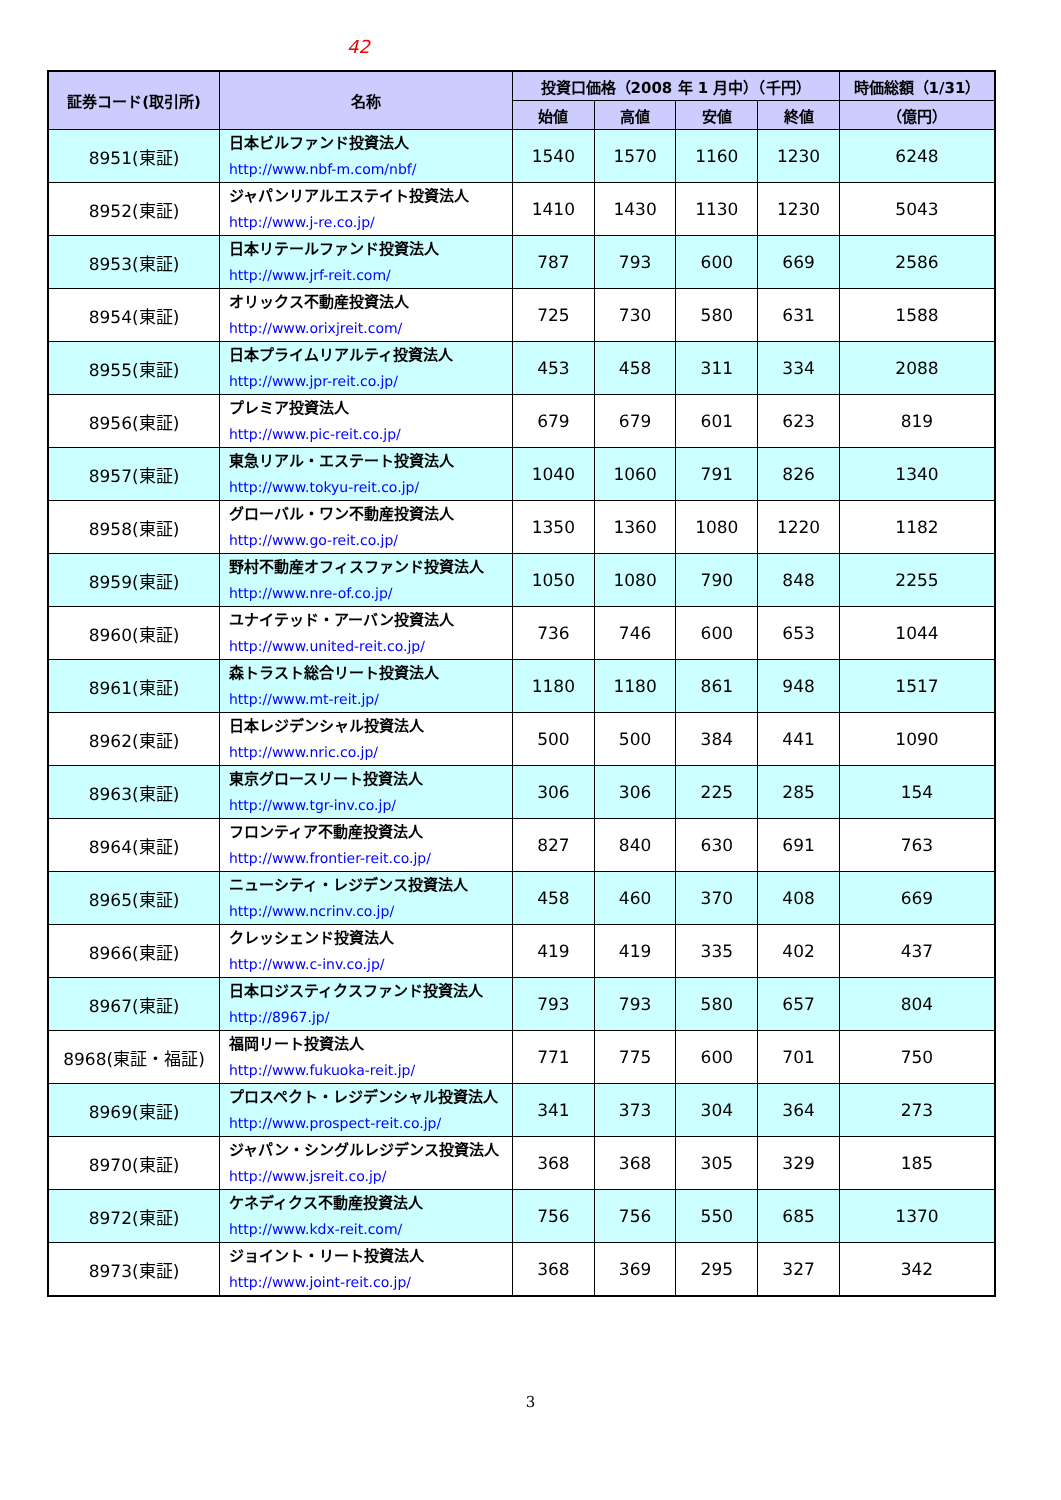42
| 証券コード(取引所) | 名称 | 投資口価格（2008 年 1 月中）（千円） | | | | 時価総額（1/31） |
| --- | --- | --- | --- | --- | --- | --- |
| | | 始値 | 高値 | 安値 | 終値 | （億円） |
| 8951(東証) | 日本ビルファンド投資法人 http://www.nbf-m.com/nbf/ | 1540 | 1570 | 1160 | 1230 | 6248 |
| 8952(東証) | ジャパンリアルエステイト投資法人 http://www.j-re.co.jp/ | 1410 | 1430 | 1130 | 1230 | 5043 |
| 8953(東証) | 日本リテールファンド投資法人 http://www.jrf-reit.com/ | 787 | 793 | 600 | 669 | 2586 |
| 8954(東証) | オリックス不動産投資法人 http://www.orixjreit.com/ | 725 | 730 | 580 | 631 | 1588 |
| 8955(東証) | 日本プライムリアルティ投資法人 http://www.jpr-reit.co.jp/ | 453 | 458 | 311 | 334 | 2088 |
| 8956(東証) | プレミア投資法人 http://www.pic-reit.co.jp/ | 679 | 679 | 601 | 623 | 819 |
| 8957(東証) | 東急リアル・エステート投資法人 http://www.tokyu-reit.co.jp/ | 1040 | 1060 | 791 | 826 | 1340 |
| 8958(東証) | グローバル・ワン不動産投資法人 http://www.go-reit.co.jp/ | 1350 | 1360 | 1080 | 1220 | 1182 |
| 8959(東証) | 野村不動産オフィスファンド投資法人 http://www.nre-of.co.jp/ | 1050 | 1080 | 790 | 848 | 2255 |
| 8960(東証) | ユナイテッド・アーバン投資法人 http://www.united-reit.co.jp/ | 736 | 746 | 600 | 653 | 1044 |
| 8961(東証) | 森トラスト総合リート投資法人 http://www.mt-reit.jp/ | 1180 | 1180 | 861 | 948 | 1517 |
| 8962(東証) | 日本レジデンシャル投資法人 http://www.nric.co.jp/ | 500 | 500 | 384 | 441 | 1090 |
| 8963(東証) | 東京グロースリート投資法人 http://www.tgr-inv.co.jp/ | 306 | 306 | 225 | 285 | 154 |
| 8964(東証) | フロンティア不動産投資法人 http://www.frontier-reit.co.jp/ | 827 | 840 | 630 | 691 | 763 |
| 8965(東証) | ニューシティ・レジデンス投資法人 http://www.ncrinv.co.jp/ | 458 | 460 | 370 | 408 | 669 |
| 8966(東証) | クレッシェンド投資法人 http://www.c-inv.co.jp/ | 419 | 419 | 335 | 402 | 437 |
| 8967(東証) | 日本ロジスティクスファンド投資法人 http://8967.jp/ | 793 | 793 | 580 | 657 | 804 |
| 8968(東証・福証) | 福岡リート投資法人 http://www.fukuoka-reit.jp/ | 771 | 775 | 600 | 701 | 750 |
| 8969(東証) | プロスペクト・レジデンシャル投資法人 http://www.prospect-reit.co.jp/ | 341 | 373 | 304 | 364 | 273 |
| 8970(東証) | ジャパン・シングルレジデンス投資法人 http://www.jsreit.co.jp/ | 368 | 368 | 305 | 329 | 185 |
| 8972(東証) | ケネディクス不動産投資法人 http://www.kdx-reit.com/ | 756 | 756 | 550 | 685 | 1370 |
| 8973(東証) | ジョイント・リート投資法人 http://www.joint-reit.co.jp/ | 368 | 369 | 295 | 327 | 342 |
3